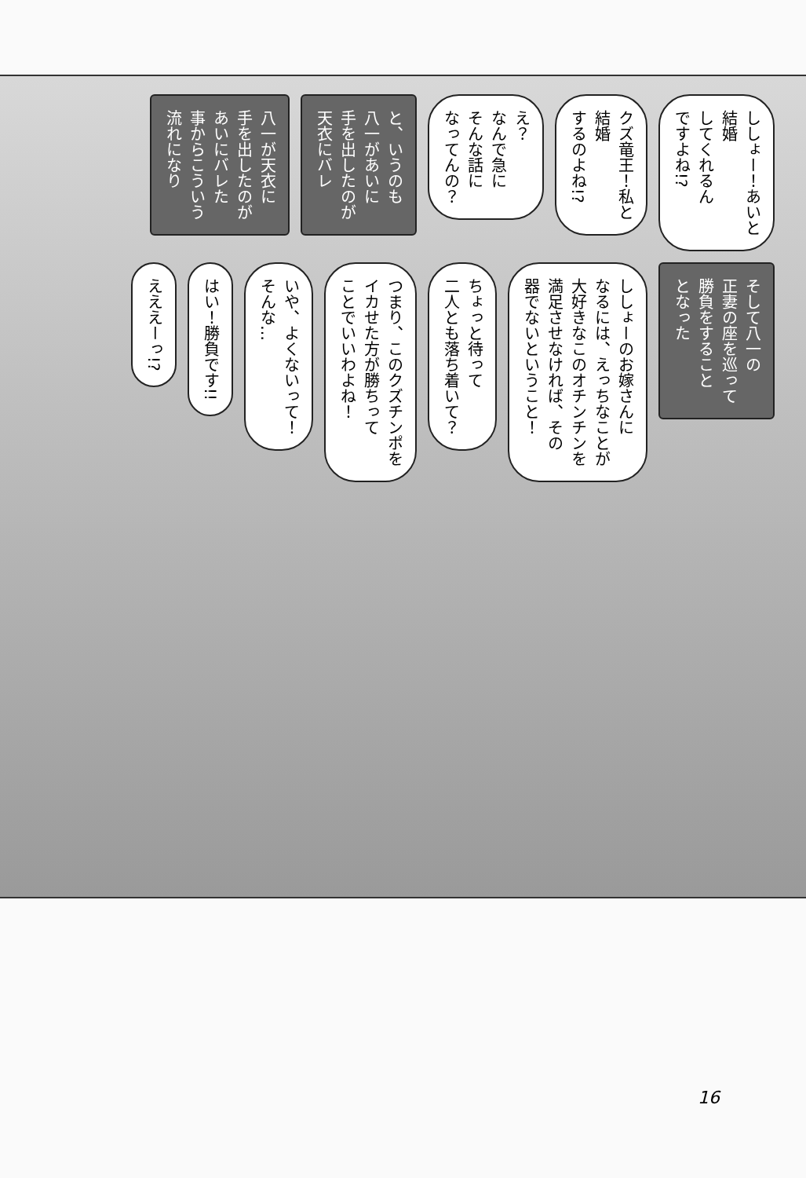ししょー！あいと
結婚
してくれるん
ですよね!?
クズ竜王！私と
結婚
するのよね!?
え？
なんで急に
そんな話に
なってんの？
と、いうのも
八一があいに
手を出したのが
天衣にバレ
八一が天衣に
手を出したのが
あいにバレた
事からこういう
流れになり
そして八一の
正妻の座を巡って
勝負をすること
となった
ししょーのお嫁さんに
なるには、えっちなことが
大好きなこのオチンチンを
満足させなければ、その
器でないということ！
ちょっと待って
二人とも落ち着いて？
つまり、このクズチンポを
イカせた方が勝ちって
ことでいいわよね！
いや、よくないって！
そんな…
はい！勝負です!!
えええーっ!?
16